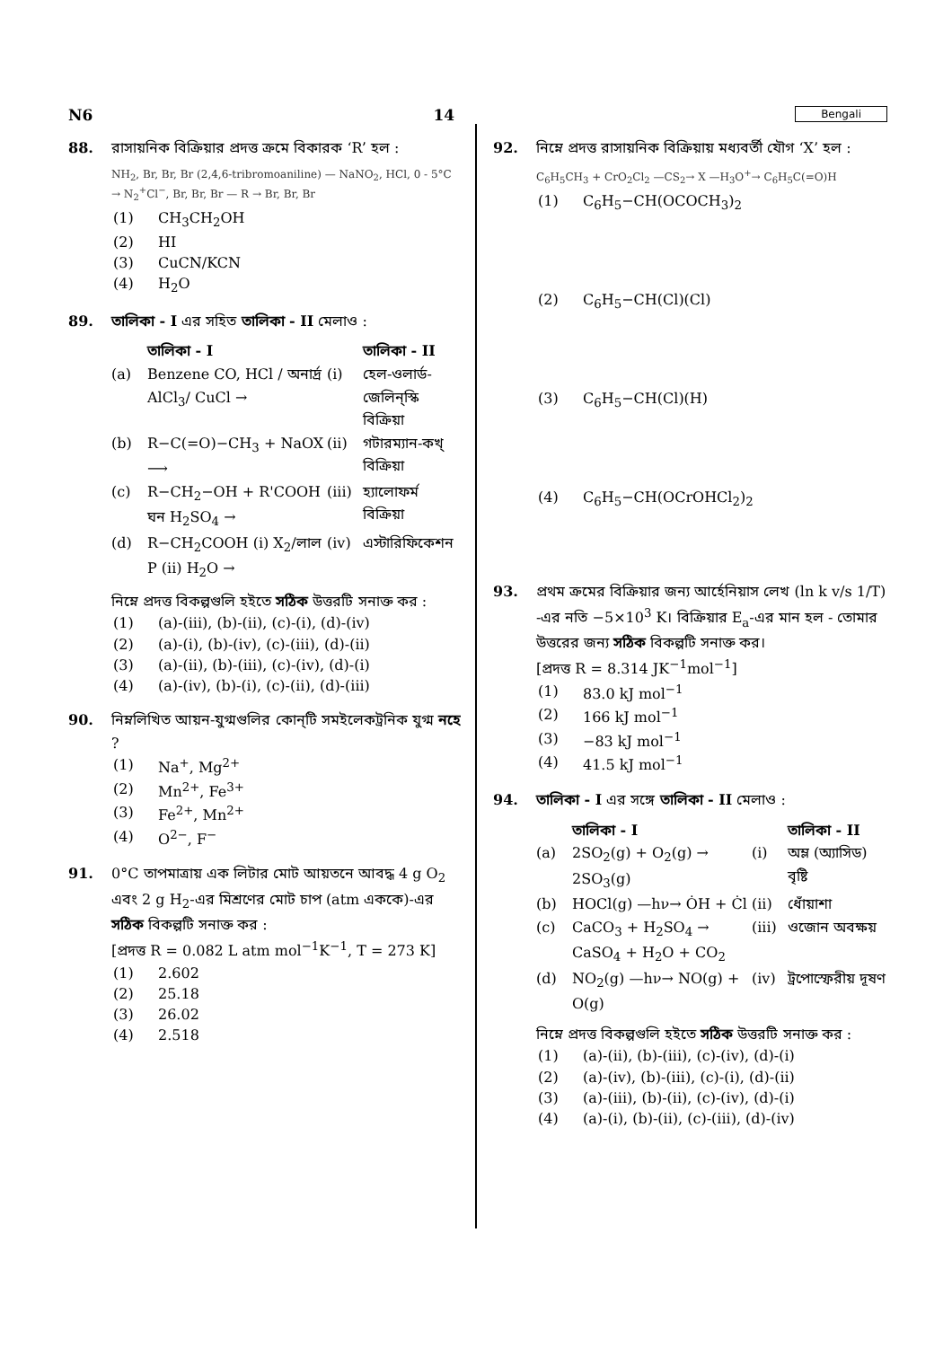N6 14 Bengali
88. রাসায়নিক বিক্রিয়ার প্রদত্ত ক্রমে বিকারক ‘R’ হল :
NH<sub>2</sub>, Br, Br, Br (2,4,6-tribromoaniline) — NaNO<sub>2</sub>, HCl, 0 - 5°C → N<sub>2</sub><sup>+</sup>Cl<sup>−</sup>, Br, Br, Br — R → Br, Br, Br
(1) CH<sub>3</sub>CH<sub>2</sub>OH
(2) HI
(3) CuCN/KCN
(4) H<sub>2</sub>O
89. তালিকা - I এর সহিত তালিকা - II মেলাও :
তালিকা - I তালিকা - II (a) Benzene CO, HCl / অনার্দ্র AlCl<sub>3</sub>/ CuCl → (i) হেল-ওলার্ড-জেলিন্স্কি বিক্রিয়া (b) R−C(=O)−CH<sub>3</sub> + NaOX ⟶ (ii) গটারম্যান-কখ্ বিক্রিয়া (c) R−CH<sub>2</sub>−OH + R'COOH ঘন H<sub>2</sub>SO<sub>4</sub> → (iii) হ্যালোফর্ম বিক্রিয়া (d) R−CH<sub>2</sub>COOH (i) X<sub>2</sub>/লাল P (ii) H<sub>2</sub>O → (iv) এস্টারিফিকেশন
নিম্নে প্রদত্ত বিকল্পগুলি হইতে সঠিক উত্তরটি সনাক্ত কর :
(1) (a)-(iii), (b)-(ii), (c)-(i), (d)-(iv)
(2) (a)-(i), (b)-(iv), (c)-(iii), (d)-(ii)
(3) (a)-(ii), (b)-(iii), (c)-(iv), (d)-(i)
(4) (a)-(iv), (b)-(i), (c)-(ii), (d)-(iii)
90. নিম্নলিখিত আয়ন-যুগ্মগুলির কোন্‌টি সমইলেকট্রনিক যুগ্ম নহে ?
(1) Na<sup>+</sup>, Mg<sup>2+</sup>
(2) Mn<sup>2+</sup>, Fe<sup>3+</sup>
(3) Fe<sup>2+</sup>, Mn<sup>2+</sup>
(4) O<sup>2−</sup>, F<sup>−</sup>
91. 0°C তাপমাত্রায় এক লিটার মোট আয়তনে আবদ্ধ 4 g O<sub>2</sub> এবং 2 g H<sub>2</sub>-এর মিশ্রণের মোট চাপ (atm এককে)-এর সঠিক বিকল্পটি সনাক্ত কর :
[প্রদত্ত R = 0.082 L atm mol<sup>−1</sup>K<sup>−1</sup>, T = 273 K]
(1) 2.602
(2) 25.18
(3) 26.02
(4) 2.518
92. নিম্নে প্রদত্ত রাসায়নিক বিক্রিয়ায় মধ্যবর্তী যৌগ ‘X’ হল :
C<sub>6</sub>H<sub>5</sub>CH<sub>3</sub> + CrO<sub>2</sub>Cl<sub>2</sub> —CS<sub>2</sub>→ X —H<sub>3</sub>O<sup>+</sup>→ C<sub>6</sub>H<sub>5</sub>C(=O)H
(1) C<sub>6</sub>H<sub>5</sub>−CH(OCOCH<sub>3</sub>)<sub>2</sub>
(2) C<sub>6</sub>H<sub>5</sub>−CH(Cl)(Cl)
(3) C<sub>6</sub>H<sub>5</sub>−CH(Cl)(H)
(4) C<sub>6</sub>H<sub>5</sub>−CH(OCrOHCl<sub>2</sub>)<sub>2</sub>
93. প্রথম ক্রমের বিক্রিয়ার জন্য আর্হেনিয়াস লেখ (ln k v/s 1/T) -এর নতি −5×10<sup>3</sup> K। বিক্রিয়ার E<sub>a</sub>-এর মান হল - তোমার উত্তরের জন্য সঠিক বিকল্পটি সনাক্ত কর।
[প্রদত্ত R = 8.314 JK<sup>−1</sup>mol<sup>−1</sup>]
(1) 83.0 kJ mol<sup>−1</sup>
(2) 166 kJ mol<sup>−1</sup>
(3) −83 kJ mol<sup>−1</sup>
(4) 41.5 kJ mol<sup>−1</sup>
94. তালিকা - I এর সঙ্গে তালিকা - II মেলাও :
তালিকা - I তালিকা - II (a) 2SO<sub>2</sub>(g) + O<sub>2</sub>(g) → 2SO<sub>3</sub>(g) (i) অম্ল (অ্যাসিড) বৃষ্টি (b) HOCl(g) —hν→ ȮH + Ċl (ii) ধোঁয়াশা (c) CaCO<sub>3</sub> + H<sub>2</sub>SO<sub>4</sub> → CaSO<sub>4</sub> + H<sub>2</sub>O + CO<sub>2</sub> (iii) ওজোন অবক্ষয় (d) NO<sub>2</sub>(g) —hν→ NO(g) + O(g) (iv) ট্রপোস্ফেরীয় দূষণ
নিম্নে প্রদত্ত বিকল্পগুলি হইতে সঠিক উত্তরটি সনাক্ত কর :
(1) (a)-(ii), (b)-(iii), (c)-(iv), (d)-(i)
(2) (a)-(iv), (b)-(iii), (c)-(i), (d)-(ii)
(3) (a)-(iii), (b)-(ii), (c)-(iv), (d)-(i)
(4) (a)-(i), (b)-(ii), (c)-(iii), (d)-(iv)